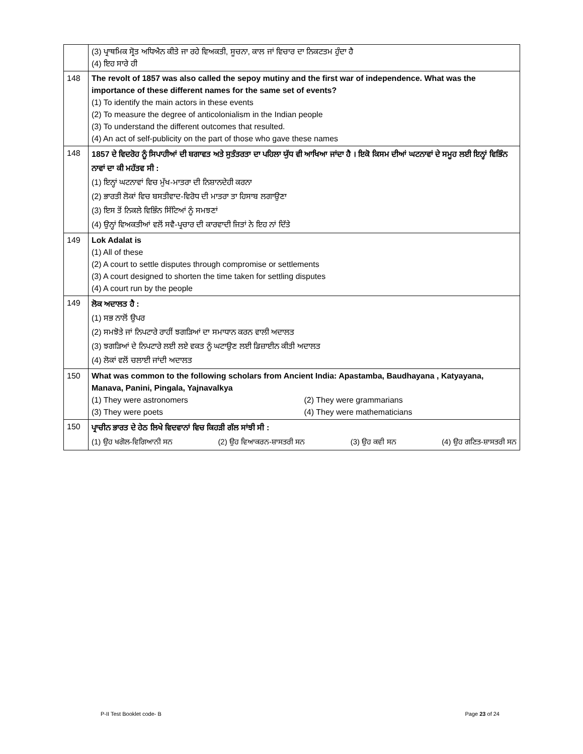| | (3) ਪ੍ਰਾਥਮਿਕ ਸ੍ਰੋਤ ਅਧਿਐਨ ਕੀਤੇ ਜਾ ਰਹੇ ਵਿਅਕਤੀ, ਸੂਚਨਾ, ਕਾਲ ਜਾਂ ਵਿਚਾਰ ਦਾ ਨਿਕਟਤਮ ਹੁੰਦਾ ਹੈ (4) ਇਹ ਸਾਰੇ ਹੀ |
| 148 | The revolt of 1857 was also called the sepoy mutiny and the first war of independence. What was the importance of these different names for the same set of events? (1) To identify the main actors in these events (2) To measure the degree of anticolonialism in the Indian people (3) To understand the different outcomes that resulted. (4) An act of self-publicity on the part of those who gave these names |
| 148 | 1857 ਦੇ ਵਿਦਰੋਹ ਨੂੰ ਸਿਪਾਹੀਆਂ ਦੀ ਬਗਾਵਤ ਅਤੇ ਸੁਤੰਤਰਤਾ ਦਾ ਪਹਿਲਾ ਯੁੱਧ ਵੀ ਆਖਿਆ ਜਾਂਦਾ ਹੈ । ਇਕੋ ਕਿਸਮ ਦੀਆਂ ਘਟਨਾਵਾਂ ਦੇ ਸਮੂਹ ਲਈ ਇਨ੍ਹਾਂ ਵਿਭਿੰਨ ਨਾਵਾਂ ਦਾ ਕੀ ਮਹੱਤਵ ਸੀ : (1) ਇਨ੍ਹਾਂ ਘਟਨਾਵਾਂ ਵਿਚ ਮੁੱਖ-ਮਾਤਰਾ ਦੀ ਨਿਸ਼ਾਨਦੇਹੀ ਕਰਨਾ (2) ਭਾਰਤੀ ਲੋਕਾਂ ਵਿਚ ਬਸਤੀਵਾਦ-ਵਿਰੋਧ ਦੀ ਮਾਤਰਾ ਤਾ ਹਿਸਾਬ ਲਗਾਉਣਾ (3) ਇਸ ਤੋਂ ਨਿਕਲੇ ਵਿਭਿੰਨ ਸਿੱਟਿਆਂ ਨੂੰ ਸਮਝਣਾਂ (4) ਉਨ੍ਹਾਂ ਵਿਅਕਤੀਆਂ ਵਲੋਂ ਸਵੈ-ਪ੍ਰਚਾਰ ਦੀ ਕਾਰਵਾਦੀ ਜਿਤਾਂ ਨੇ ਇਹ ਨਾਂ ਦਿੱਤੇ |
| 149 | Lok Adalat is (1) All of these (2) A court to settle disputes through compromise or settlements (3) A court designed to shorten the time taken for settling disputes (4) A court run by the people |
| 149 | ਲੋਕ ਅਦਾਲਤ ਹੈ : (1) ਸਭ ਨਾਲੋਂ ਉਪਰ (2) ਸਮਝੋਤੇ ਜਾਂ ਨਿਪਟਾਰੇ ਰਾਹੀਂ ਝਗੜਿਆਂ ਦਾ ਸਮਾਧਾਨ ਕਰਨ ਵਾਲੀ ਅਦਾਲਤ (3) ਝਗੜਿਆਂ ਦੇ ਨਿਪਟਾਰੇ ਲਈ ਲਏ ਵਕਤ ਨੂੰ ਘਟਾਉਣ ਲਈ ਡਿਜ਼ਾਈਨ ਕੀਤੀ ਅਦਾਲਤ (4) ਲੋਕਾਂ ਵਲੋਂ ਚਲਾਈ ਜਾਂਦੀ ਅਦਾਲਤ |
| 150 | What was common to the following scholars from Ancient India: Apastamba, Baudhayana , Katyayana, Manava, Panini, Pingala, Yajnavalkya (1) They were astronomers (2) They were grammarians (3) They were poets (4) They were mathematicians |
| 150 | ਪ੍ਰਾਚੀਨ ਭਾਰਤ ਦੇ ਹੇਠ ਲਿਖੇ ਵਿਦਵਾਨਾਂ ਵਿਚ ਕਿਹੜੀ ਗੱਲ ਸਾਂਝੀ ਸੀ : (1) ਉਹ ਖਗੋਲ-ਵਿਗਿਆਨੀ ਸਨ (2) ਉਹ ਵਿਆਕਰਨ-ਸ਼ਾਸਤਰੀ ਸਨ (3) ਉਹ ਕਵੀ ਸਨ (4) ਉਹ ਗਣਿਤ-ਸ਼ਾਸਤਰੀ ਸਨ |
P-II Test Booklet code- B Page 23 of 24